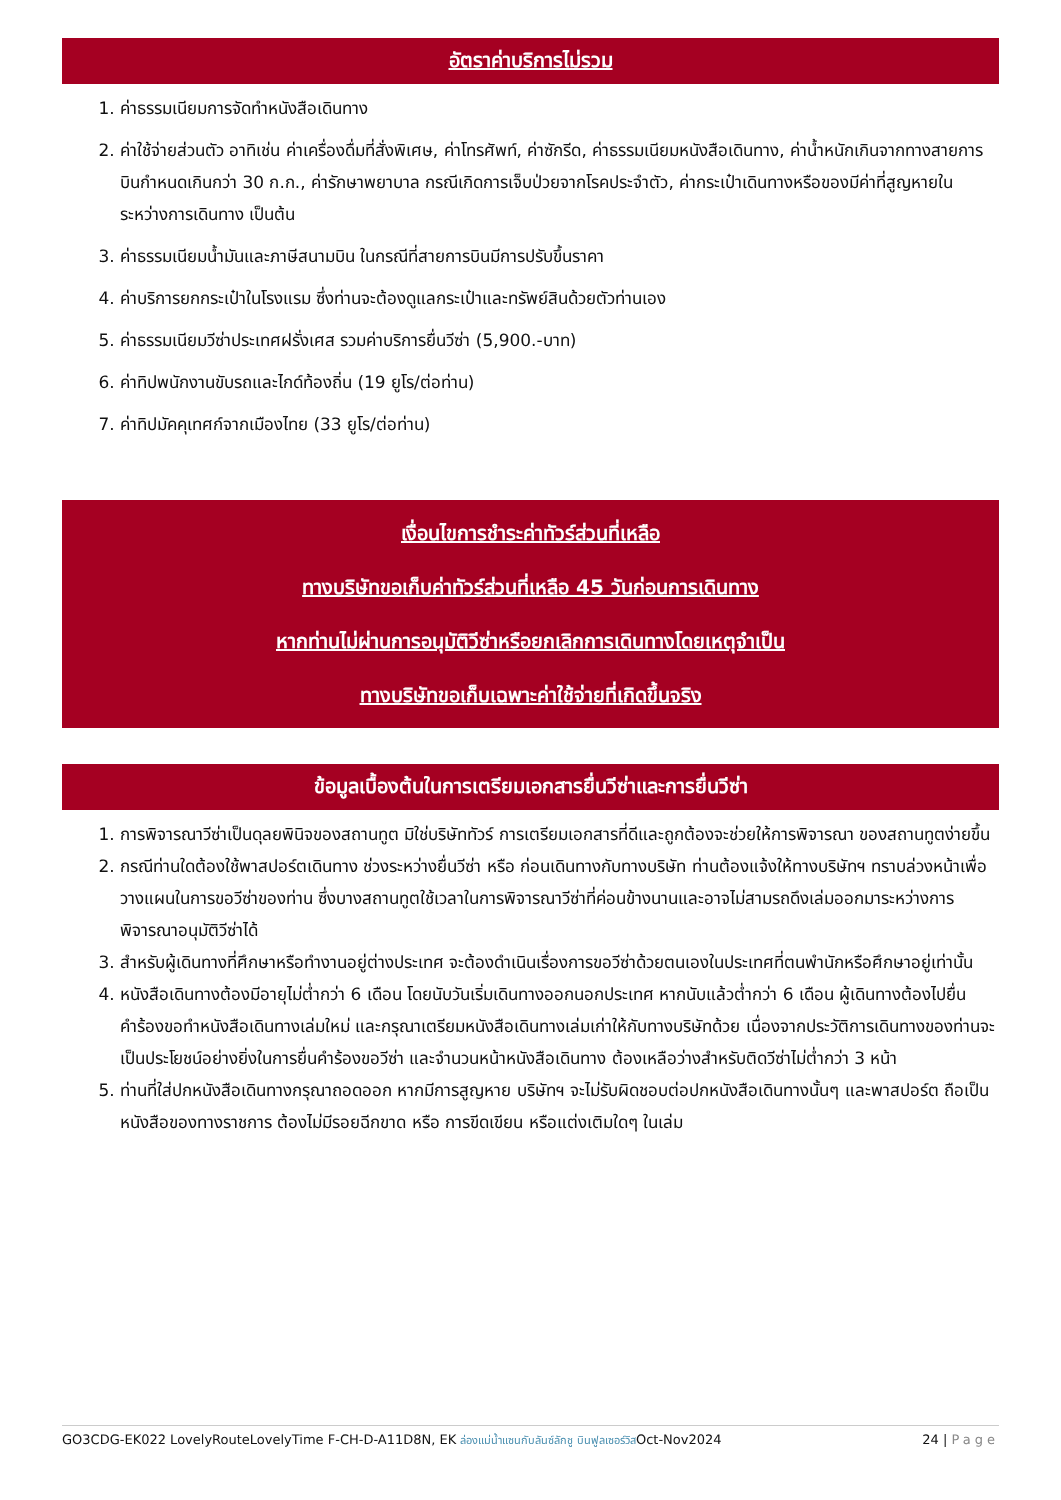อัตราค่าบริการไม่รวม
1. ค่าธรรมเนียมการจัดทำหนังสือเดินทาง
2. ค่าใช้จ่ายส่วนตัว อาทิเช่น ค่าเครื่องดื่มที่สั่งพิเศษ, ค่าโทรศัพท์, ค่าซักรีด, ค่าธรรมเนียมหนังสือเดินทาง, ค่าน้ำหนักเกินจากทางสายการบินกำหนดเกินกว่า 30 ก.ก., ค่ารักษาพยาบาล กรณีเกิดการเจ็บป่วยจากโรคประจำตัว, ค่ากระเป๋าเดินทางหรือของมีค่าที่สูญหายในระหว่างการเดินทาง เป็นต้น
3. ค่าธรรมเนียมน้ำมันและภาษีสนามบิน ในกรณีที่สายการบินมีการปรับขึ้นราคา
4. ค่าบริการยกกระเป๋าในโรงแรม ซึ่งท่านจะต้องดูแลกระเป๋าและทรัพย์สินด้วยตัวท่านเอง
5. ค่าธรรมเนียมวีซ่าประเทศฝรั่งเศส รวมค่าบริการยื่นวีซ่า (5,900.-บาท)
6. ค่าทิปพนักงานขับรถและไกด์ท้องถิ่น (19 ยูโร/ต่อท่าน)
7. ค่าทิปมัคคุเทศก์จากเมืองไทย (33 ยูโร/ต่อท่าน)
เงื่อนไขการชำระค่าทัวร์ส่วนที่เหลือ
ทางบริษัทขอเก็บค่าทัวร์ส่วนที่เหลือ 45 วันก่อนการเดินทาง
หากท่านไม่ผ่านการอนุมัติวีซ่าหรือยกเลิกการเดินทางโดยเหตุจำเป็น
ทางบริษัทขอเก็บเฉพาะค่าใช้จ่ายที่เกิดขึ้นจริง
ข้อมูลเบื้องต้นในการเตรียมเอกสารยื่นวีซ่าและการยื่นวีซ่า
1. การพิจารณาวีซ่าเป็นดุลยพินิจของสถานทูต มิใช่บริษัททัวร์ การเตรียมเอกสารที่ดีและถูกต้องจะช่วยให้การพิจารณา ของสถานทูตง่ายขึ้น
2. กรณีท่านใดต้องใช้พาสปอร์ตเดินทาง ช่วงระหว่างยื่นวีซ่า หรือ ก่อนเดินทางกับทางบริษัท ท่านต้องแจ้งให้ทางบริษัทฯ ทราบล่วงหน้าเพื่อวางแผนในการขอวีซ่าของท่าน ซึ่งบางสถานทูตใช้เวลาในการพิจารณาวีซ่าที่ค่อนข้างนานและอาจไม่สามรถดึงเล่มออกมาระหว่างการพิจารณาอนุมัติวีซ่าได้
3. สำหรับผู้เดินทางที่ศึกษาหรือทำงานอยู่ต่างประเทศ จะต้องดำเนินเรื่องการขอวีซ่าด้วยตนเองในประเทศที่ตนพำนักหรือศึกษาอยู่เท่านั้น
4. หนังสือเดินทางต้องมีอายุไม่ต่ำกว่า 6 เดือน โดยนับวันเริ่มเดินทางออกนอกประเทศ หากนับแล้วต่ำกว่า 6 เดือน ผู้เดินทางต้องไปยื่นคำร้องขอทำหนังสือเดินทางเล่มใหม่ และกรุณาเตรียมหนังสือเดินทางเล่มเก่าให้กับทางบริษัทด้วย เนื่องจากประวัติการเดินทางของท่านจะเป็นประโยชน์อย่างยิ่งในการยื่นคำร้องขอวีซ่า และจำนวนหน้าหนังสือเดินทาง ต้องเหลือว่างสำหรับติดวีซ่าไม่ต่ำกว่า 3 หน้า
5. ท่านที่ใส่ปกหนังสือเดินทางกรุณาถอดออก หากมีการสูญหาย บริษัทฯ จะไม่รับผิดชอบต่อปกหนังสือเดินทางนั้นๆ และพาสปอร์ต ถือเป็นหนังสือของทางราชการ ต้องไม่มีรอยฉีกขาด หรือ การขีดเขียน หรือแต่งเติมใดๆ ในเล่ม
GO3CDG-EK022 LovelyRouteLovelyTime F-CH-D-A11D8N, EK ล่องแม่น้ำแซนกับลันซ์ลักชู บินฟูลเซอร์วิสOct-Nov2024
24 | Page